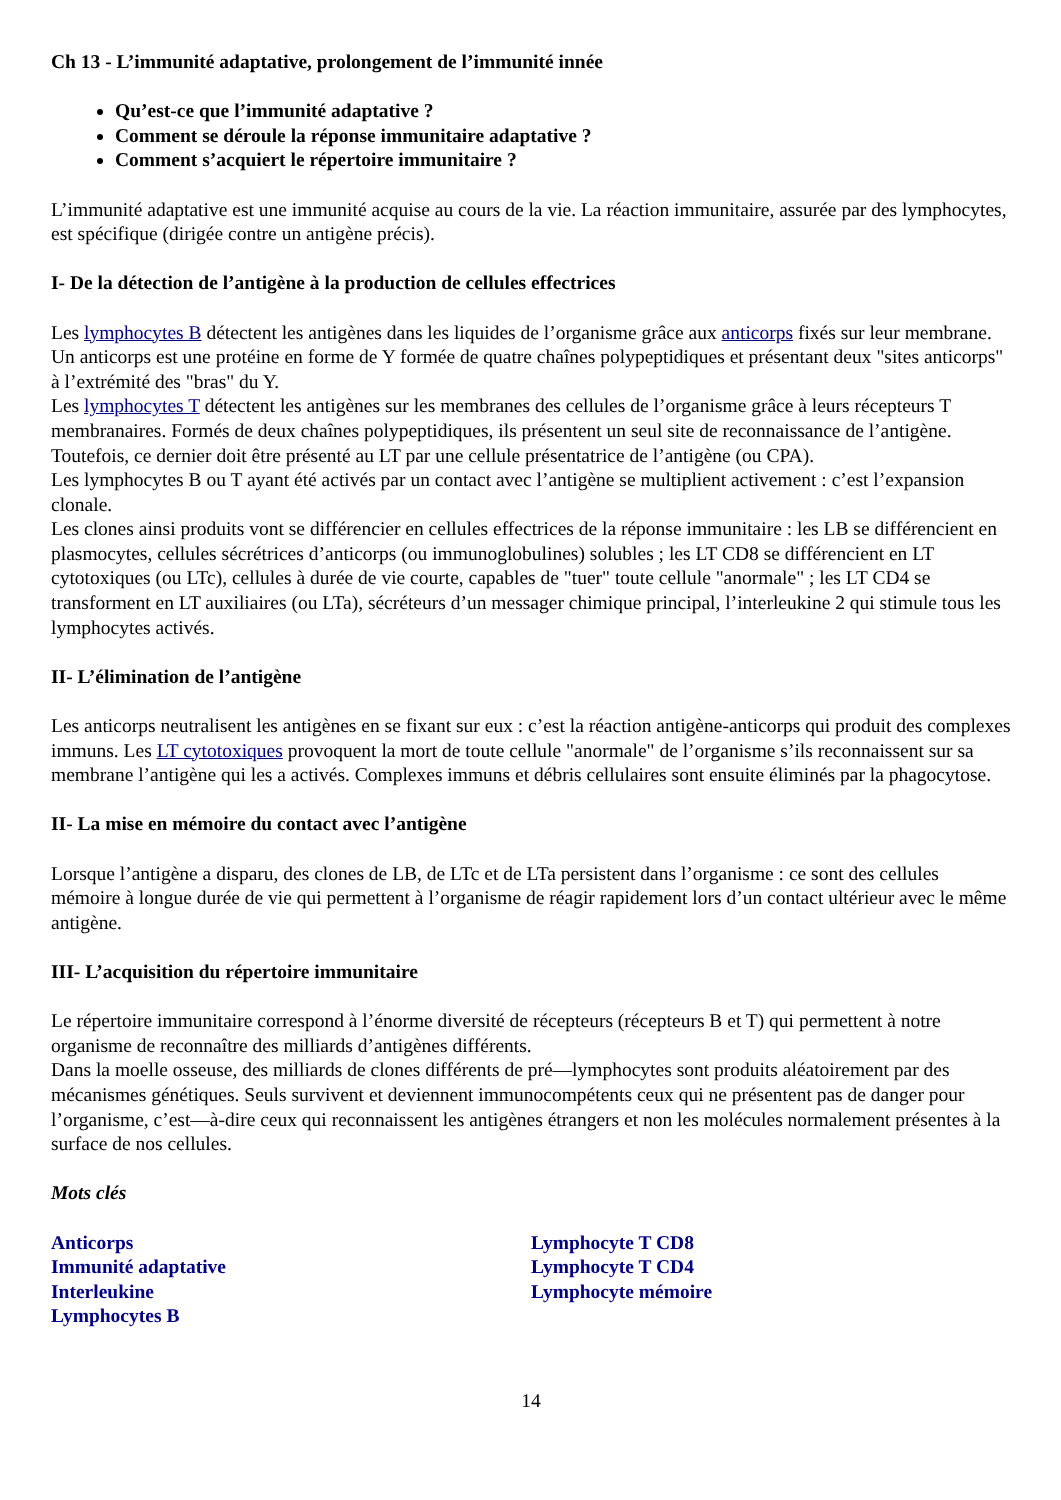Ch 13 - L’immunité adaptative, prolongement de l’immunité innée
Qu’est-ce que l’immunité adaptative ?
Comment se déroule la réponse immunitaire adaptative ?
Comment s’acquiert le répertoire immunitaire ?
L’immunité adaptative est une immunité acquise au cours de la vie. La réaction immunitaire, assurée par des lymphocytes, est spécifique (dirigée contre un antigène précis).
I- De la détection de l’antigène à la production de cellules effectrices
Les lymphocytes B détectent les antigènes dans les liquides de l’organisme grâce aux anticorps fixés sur leur membrane. Un anticorps est une protéine en forme de Y formée de quatre chaînes polypeptidiques et présentant deux "sites anticorps" à l’extrémité des "bras" du Y.
Les lymphocytes T détectent les antigènes sur les membranes des cellules de l’organisme grâce à leurs récepteurs T membranaires. Formés de deux chaînes polypeptidiques, ils présentent un seul site de reconnaissance de l’antigène. Toutefois, ce dernier doit être présenté au LT par une cellule présentatrice de l’antigène (ou CPA).
Les lymphocytes B ou T ayant été activés par un contact avec l’antigène se multiplient activement : c’est l’expansion clonale.
Les clones ainsi produits vont se différencier en cellules effectrices de la réponse immunitaire : les LB se différencient en plasmocytes, cellules sécrétrices d’anticorps (ou immunoglobulines) solubles ; les LT CD8 se différencient en LT cytotoxiques (ou LTc), cellules à durée de vie courte, capables de "tuer" toute cellule "anormale" ; les LT CD4 se transforment en LT auxiliaires (ou LTa), sécréteurs d’un messager chimique principal, l’interleukine 2 qui stimule tous les lymphocytes activés.
II- L’élimination de l’antigène
Les anticorps neutralisent les antigènes en se fixant sur eux : c’est la réaction antigène-anticorps qui produit des complexes immuns. Les LT cytotoxiques provoquent la mort de toute cellule "anormale" de l’organisme s’ils reconnaissent sur sa membrane l’antigène qui les a activés. Complexes immuns et débris cellulaires sont ensuite éliminés par la phagocytose.
II- La mise en mémoire du contact avec l’antigène
Lorsque l’antigène a disparu, des clones de LB, de LTc et de LTa persistent dans l’organisme : ce sont des cellules mémoire à longue durée de vie qui permettent à l’organisme de réagir rapidement lors d’un contact ultérieur avec le même antigène.
III- L’acquisition du répertoire immunitaire
Le répertoire immunitaire correspond à l’énorme diversité de récepteurs (récepteurs B et T) qui permettent à notre organisme de reconnaître des milliards d’antigènes différents.
Dans la moelle osseuse, des milliards de clones différents de pré—lymphocytes sont produits aléatoirement par des mécanismes génétiques. Seuls survivent et deviennent immunocompétents ceux qui ne présentent pas de danger pour l’organisme, c’est—à-dire ceux qui reconnaissent les antigènes étrangers et non les molécules normalement présentes à la surface de nos cellules.
Mots clés
Anticorps
Immunité adaptative
Interleukine
Lymphocytes B
Lymphocyte T CD8
Lymphocyte T CD4
Lymphocyte mémoire
14